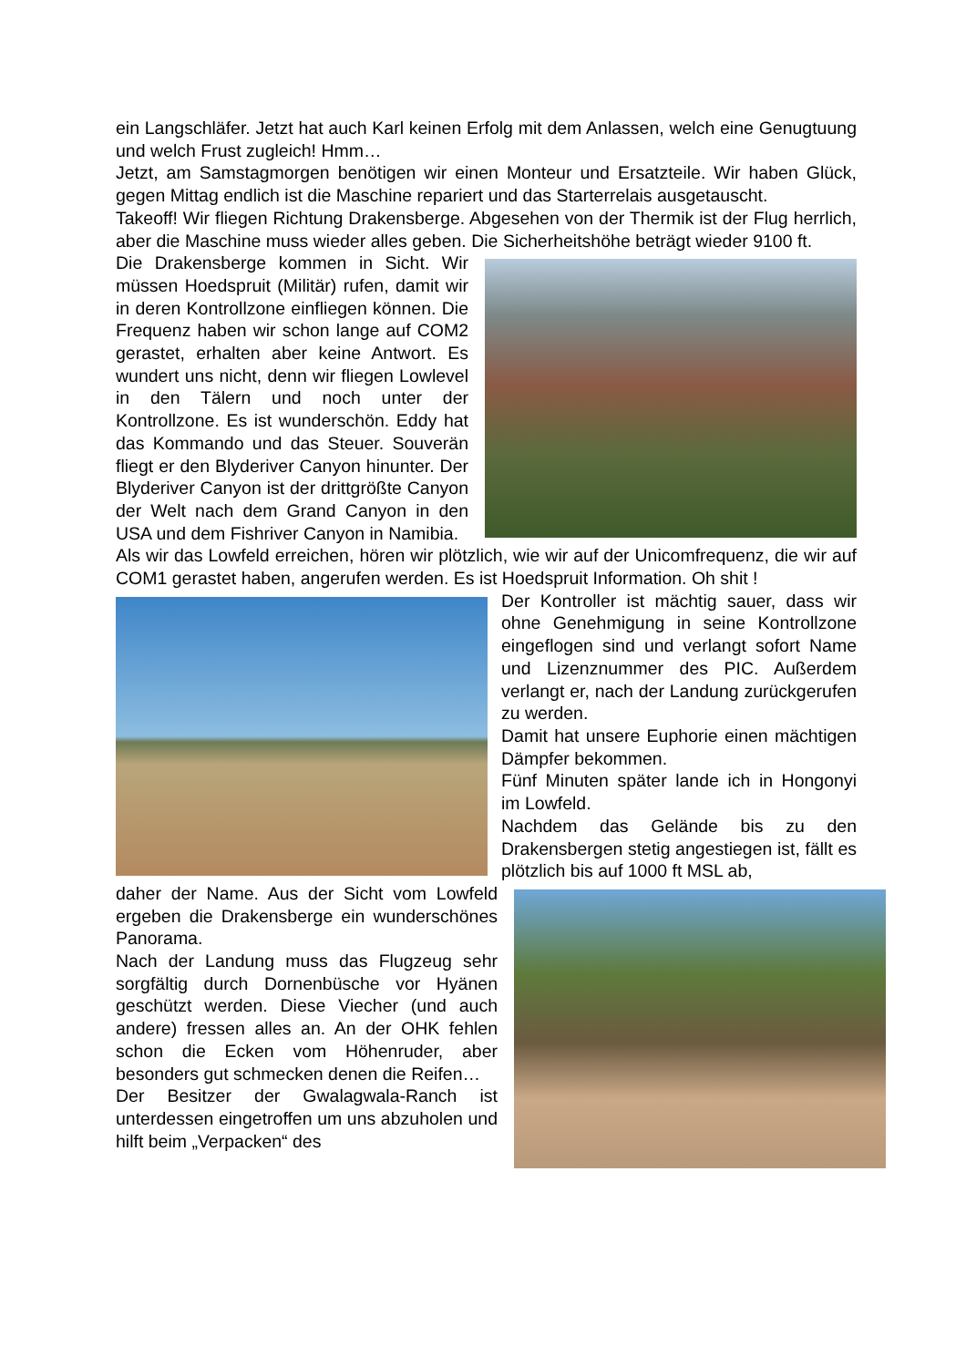ein Langschläfer. Jetzt hat auch Karl keinen Erfolg mit dem Anlassen, welch eine Genugtuung und welch Frust zugleich! Hmm…
Jetzt, am Samstagmorgen benötigen wir einen Monteur und Ersatzteile. Wir haben Glück, gegen Mittag endlich ist die Maschine repariert und das Starterrelais ausgetauscht.
Takeoff! Wir fliegen Richtung Drakensberge. Abgesehen von der Thermik ist der Flug herrlich, aber die Maschine muss wieder alles geben. Die Sicherheitshöhe beträgt wieder 9100 ft.
Die Drakensberge kommen in Sicht. Wir müssen Hoedspruit (Militär) rufen, damit wir in deren Kontrollzone einfliegen können. Die Frequenz haben wir schon lange auf COM2 gerastet, erhalten aber keine Antwort. Es wundert uns nicht, denn wir fliegen Lowlevel in den Tälern und noch unter der Kontrollzone. Es ist wunderschön. Eddy hat das Kommando und das Steuer. Souverän fliegt er den Blyderiver Canyon hinunter. Der Blyderiver Canyon ist der drittgrößte Canyon der Welt nach dem Grand Canyon in den USA und dem Fishriver Canyon in Namibia.
Als wir das Lowfeld erreichen, hören wir plötzlich, wie wir auf der Unicomfrequenz, die wir auf COM1 gerastet haben, angerufen werden. Es ist Hoedspruit Information. Oh shit !
Der Kontroller ist mächtig sauer, dass wir ohne Genehmigung in seine Kontrollzone eingeflogen sind und verlangt sofort Name und Lizenznummer des PIC. Außerdem verlangt er, nach der Landung zurückgerufen zu werden.
Damit hat unsere Euphorie einen mächtigen Dämpfer bekommen.
Fünf Minuten später lande ich in Hongonyi im Lowfeld.
Nachdem das Gelände bis zu den Drakensbergen stetig angestiegen ist, fällt es plötzlich bis auf 1000 ft MSL ab,
daher der Name. Aus der Sicht vom Lowfeld ergeben die Drakensberge ein wunderschönes Panorama.
Nach der Landung muss das Flugzeug sehr sorgfältig durch Dornenbüsche vor Hyänen geschützt werden. Diese Viecher (und auch andere) fressen alles an. An der OHK fehlen schon die Ecken vom Höhenruder, aber besonders gut schmecken denen die Reifen…
Der Besitzer der Gwalagwala-Ranch ist unterdessen eingetroffen um uns abzuholen und hilft beim „Verpacken“ des